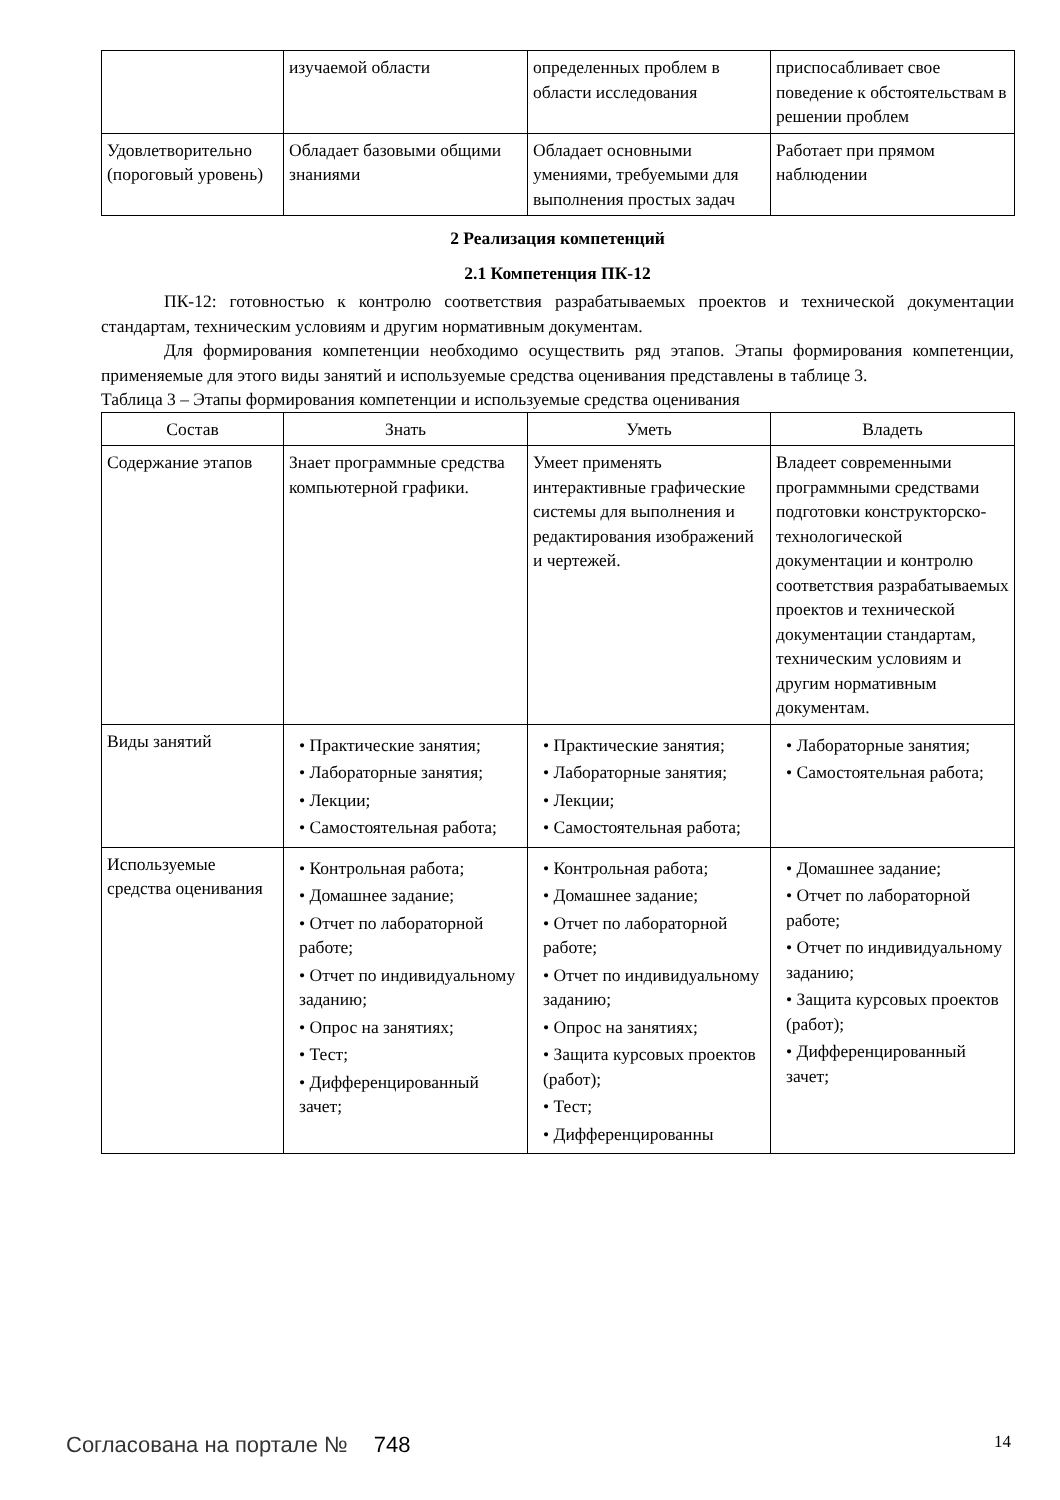| | изучаемой области | определенных проблем в области исследования | приспосабливает свое поведение к обстоятельствам в решении проблем |
| Удовлетворительно (пороговый уровень) | Обладает базовыми общими знаниями | Обладает основными умениями, требуемыми для выполнения простых задач | Работает при прямом наблюдении |
2 Реализация компетенций
2.1 Компетенция ПК-12
ПК-12: готовностью к контролю соответствия разрабатываемых проектов и технической документации стандартам, техническим условиям и другим нормативным документам.
Для формирования компетенции необходимо осуществить ряд этапов. Этапы формирования компетенции, применяемые для этого виды занятий и используемые средства оценивания представлены в таблице 3.
Таблица 3 – Этапы формирования компетенции и используемые средства оценивания
| Состав | Знать | Уметь | Владеть |
| --- | --- | --- | --- |
| Содержание этапов | Знает программные средства компьютерной графики. | Умеет применять интерактивные графические системы для выполнения и редактирования изображений и чертежей. | Владеет современными программными средствами подготовки конструкторско-технологической документации и контролю соответствия разрабатываемых проектов и технической документации стандартам, техническим условиям и другим нормативным документам. |
| Виды занятий | • Практические занятия; • Лабораторные занятия; • Лекции; • Самостоятельная работа; | • Практические занятия; • Лабораторные занятия; • Лекции; • Самостоятельная работа; | • Лабораторные занятия; • Самостоятельная работа; |
| Используемые средства оценивания | • Контрольная работа; • Домашнее задание; • Отчет по лабораторной работе; • Отчет по индивидуальному заданию; • Опрос на занятиях; • Тест; • Дифференцированный зачет; | • Контрольная работа; • Домашнее задание; • Отчет по лабораторной работе; • Отчет по индивидуальному заданию; • Опрос на занятиях; • Защита курсовых проектов (работ); • Тест; • Дифференцированны | • Домашнее задание; • Отчет по лабораторной работе; • Отчет по индивидуальному заданию; • Защита курсовых проектов (работ); • Дифференцированный зачет; |
Согласована на портале № 748 14